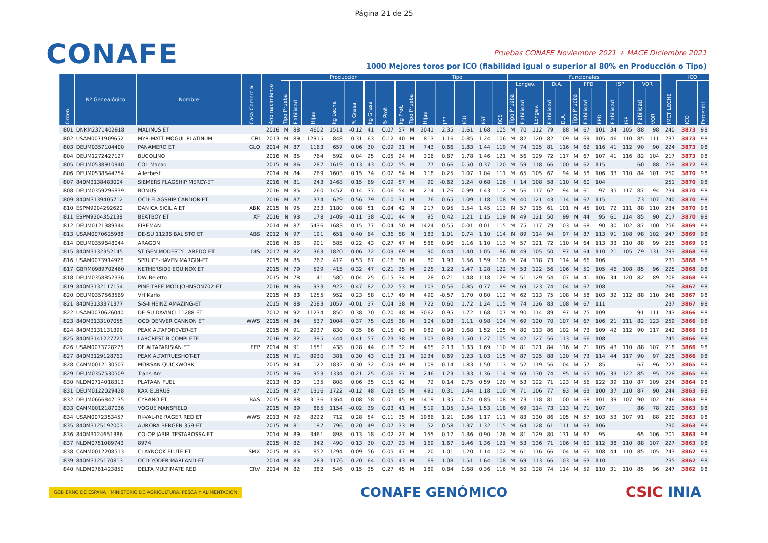Página 21 de 25
CONAFE
Pruebas CONAFE Noviembre 2021 + MACE Diciembre 2021
1000 Mejores toros por ICO (fiabilidad igual o superior al 80% en Producción o Tipo)
| Orden | Nº Genealógico | Nombre | Casa Comercial | Año nacimiento | Producción | | | | | | | | Tipo | | | | | | Funcionales | | | | | | | | | | | | IMCT LECHE | ICO | |
| --- | --- | --- | --- | --- | --- | --- | --- | --- | --- | --- | --- | --- | --- | --- | --- | --- | --- | --- | --- | --- | --- | --- | --- | --- | --- | --- | --- | --- | --- | --- | --- | --- | --- |
| | | | | | Tipo Prueba | Fiabilidad | Hijas | kg Leche | % Grasa | kg Grasa | % Prot. | kg Prot. | Tipo Prueba | Hijas | IPP | ICU | IGT | RCS | Longev. | | | D.A. | | FPD | | | ISP | | VOR | | | ICO | Percentil |
| | | | | | | | | | | | | | | | | | | | Tipo Prueba | Fiabilidad | Longev. | Fiabilidad | D.A. | Tipo Prueba | Fiabilidad | FPD | Fiabilidad | ISP | Fiabilidad | VOR | | | |
| 801 | DNKM2371402918 | MALINUS ET | | 2016 | M | 88 | 4602 | 1511 | -0.12 | 41 | 0.07 | 57 | M | 2041 | 2.35 | 1.61 | 1.68 | 105 | M | 70 | 112 | 79 | 88 | M | 67 | 101 | 34 | 105 | 88 | 98 | 240 | 3873 | 98 |
| 802 | USAM0071909652 | MYR-MATT MOGUL PLATINUM | CRI | 2013 | M | 89 | 12915 | 848 | 0.31 | 63 | 0.12 | 40 | M | 813 | 1.16 | 0.85 | 1.24 | 106 | M | 82 | 120 | 82 | 109 | M | 69 | 105 | 46 | 110 | 85 | 111 | 237 | 3873 | 98 |
| 803 | DEUM0357104400 | PANAMERO ET | GLO | 2014 | M | 87 | 1163 | 657 | 0.06 | 30 | 0.09 | 31 | M | 743 | 0.66 | 1.83 | 1.44 | 119 | M | 74 | 125 | 81 | 116 | M | 62 | 116 | 41 | 112 | 90 | 90 | 224 | 3873 | 98 |
| 804 | DEUM1272427127 | BUCOLINO | | 2016 | M | 85 | 764 | 592 | 0.04 | 25 | 0.05 | 24 | M | 306 | 0.87 | 1.78 | 1.46 | 121 | M | 56 | 129 | 72 | 117 | M | 67 | 107 | 41 | 116 | 82 | 104 | 217 | 3873 | 98 |
| 805 | DEUM0538910940 | COL Macao | | 2015 | M | 86 | 287 | 1619 | -0.13 | 43 | 0.02 | 55 | M | 77 | 0.66 | 0.50 | 0.37 | 120 | M | 59 | 118 | 66 | 100 | M | 62 | 115 | | | 60 | 88 | 259 | 3872 | 98 |
| 806 | DEUM0538544754 | Allerbest | | 2014 | M | 84 | 269 | 1603 | 0.15 | 74 | 0.02 | 54 | M | 118 | 0.25 | 1.07 | 1.04 | 111 | M | 65 | 105 | 67 | 94 | M | 58 | 106 | 33 | 110 | 84 | 101 | 250 | 3870 | 98 |
| 807 | 840M3138483004 | SIEMERS FLAGSHIP MERCY-ET | | 2016 | M | 81 | 243 | 1468 | 0.15 | 69 | 0.09 | 57 | M | 90 | -0.62 | 1.24 | 0.68 | 106 | I | 14 | 108 | 58 | 110 | M | 60 | 104 | | | | | 251 | 3870 | 98 |
| 808 | DEUM0359296839 | BONUS | | 2016 | M | 85 | 260 | 1457 | -0.14 | 37 | 0.06 | 54 | M | 214 | 1.26 | 0.99 | 1.43 | 112 | M | 56 | 117 | 62 | 94 | M | 61 | 97 | 35 | 117 | 87 | 94 | 234 | 3870 | 98 |
| 809 | 840M3139405712 | OCD FLAGSHIP CANDOR-ET | | 2016 | M | 87 | 374 | 629 | 0.56 | 79 | 0.10 | 31 | M | 76 | 0.65 | 1.09 | 1.18 | 108 | M | 40 | 121 | 43 | 114 | M | 67 | 115 | | | 73 | 107 | 240 | 3870 | 98 |
| 810 | ESPM9204292620 | DANICA SICILIA ET | ABK | 2015 | N | 95 | 233 | 1180 | 0.08 | 51 | 0.04 | 42 | N | 217 | 0.95 | 1.54 | 1.45 | 113 | N | 57 | 115 | 61 | 101 | N | 45 | 101 | 72 | 111 | 88 | 110 | 234 | 3870 | 98 |
| 811 | ESPM9204352138 | BEATBOY ET | XF | 2016 | N | 93 | 178 | 1409 | -0.11 | 38 | -0.01 | 44 | N | 95 | 0.42 | 1.21 | 1.15 | 119 | N | 49 | 121 | 50 | 99 | N | 44 | 95 | 61 | 114 | 85 | 90 | 217 | 3870 | 98 |
| 812 | DEUM0121389344 | FIREMAN | | 2014 | M | 87 | 5436 | 1683 | 0.15 | 77 | -0.04 | 50 | M | 1424 | -0.55 | -0.01 | 0.01 | 115 | M | 75 | 117 | 79 | 103 | M | 68 | 90 | 30 | 102 | 87 | 100 | 256 | 3869 | 98 |
| 813 | USAM0070625988 | DE-SU 11236 BALISTO ET | ABS | 2012 | N | 97 | 191 | 651 | 0.40 | 64 | 0.36 | 58 | N | 183 | 1.01 | 0.74 | 1.10 | 114 | N | 89 | 114 | 94 | 97 | M | 87 | 113 | 91 | 108 | 98 | 102 | 247 | 3869 | 98 |
| 814 | DEUM0359648044 | ARAGON | | 2016 | M | 86 | 901 | 585 | 0.22 | 43 | 0.27 | 47 | M | 588 | 0.96 | 1.16 | 1.10 | 113 | M | 57 | 121 | 72 | 110 | M | 64 | 113 | 33 | 110 | 88 | 99 | 235 | 3869 | 98 |
| 815 | 840M3132352145 | ST GEN MODESTY LAREDO ET | DIS | 2017 | M | 82 | 363 | 1820 | 0.06 | 72 | 0.09 | 69 | M | 90 | 0.44 | 1.40 | 1.05 | 86 | N | 49 | 105 | 50 | 97 | M | 64 | 110 | 21 | 105 | 79 | 131 | 293 | 3868 | 98 |
| 816 | USAM0073914926 | SPRUCE-HAVEN MARGIN-ET | | 2015 | M | 85 | 767 | 412 | 0.53 | 67 | 0.16 | 30 | M | 80 | 1.93 | 1.56 | 1.59 | 106 | M | 74 | 118 | 73 | 114 | M | 66 | 106 | | | | | 231 | 3868 | 98 |
| 817 | GBRM0989702460 | NETHERSIDE EQUINOX ET | | 2015 | M | 79 | 529 | 415 | 0.32 | 47 | 0.21 | 35 | M | 225 | 1.22 | 1.47 | 1.28 | 122 | M | 53 | 122 | 56 | 106 | M | 50 | 105 | 46 | 108 | 85 | 96 | 225 | 3868 | 98 |
| 818 | DEUM0358852336 | DW Beletto | | 2015 | M | 78 | 41 | 580 | 0.04 | 25 | 0.15 | 34 | M | 28 | 0.21 | 1.48 | 1.18 | 129 | M | 51 | 129 | 54 | 107 | M | 41 | 106 | 34 | 120 | 82 | 89 | 208 | 3868 | 98 |
| 819 | 840M3132117154 | PINE-TREE MOD JOHNSON702-ET | | 2016 | M | 86 | 933 | 922 | 0.47 | 82 | 0.22 | 53 | M | 103 | 0.56 | 0.85 | 0.77 | 89 | M | 69 | 123 | 74 | 104 | M | 67 | 108 | | | | | 268 | 3867 | 98 |
| 820 | DEUM0357563569 | VH Karlo | | 2015 | M | 83 | 1255 | 952 | 0.23 | 58 | 0.17 | 49 | M | 490 | -0.57 | 1.70 | 0.80 | 112 | M | 62 | 113 | 75 | 108 | M | 58 | 103 | 32 | 112 | 88 | 110 | 246 | 3867 | 98 |
| 821 | 840M3133371377 | S-S-I HEINZ AMAZING-ET | | 2015 | M | 88 | 2583 | 1057 | -0.01 | 37 | 0.04 | 38 | M | 722 | 0.60 | 1.72 | 1.24 | 115 | M | 74 | 126 | 83 | 108 | M | 67 | 111 | | | | | 237 | 3867 | 98 |
| 822 | USAM0070626040 | DE-SU DAVINCI 11288 ET | | 2012 | M | 92 | 11234 | 850 | 0.38 | 70 | 0.20 | 48 | M | 3062 | 0.95 | 1.72 | 1.68 | 107 | M | 90 | 114 | 89 | 97 | M | 75 | 109 | | | 91 | 111 | 243 | 3866 | 98 |
| 823 | 840M3133107055 | OCD DENVER CANNON ET | WWS | 2015 | M | 84 | 537 | 1004 | 0.37 | 75 | 0.05 | 38 | M | 104 | 0.08 | 1.11 | 0.98 | 104 | M | 69 | 120 | 70 | 107 | M | 67 | 106 | 21 | 111 | 82 | 123 | 259 | 3866 | 98 |
| 824 | 840M3131131390 | PEAK ALTAFOREVER-ET | | 2015 | M | 91 | 2937 | 830 | 0.35 | 66 | 0.15 | 43 | M | 982 | 0.98 | 1.68 | 1.52 | 105 | M | 80 | 113 | 86 | 102 | M | 73 | 109 | 42 | 112 | 90 | 117 | 242 | 3866 | 98 |
| 825 | 840M3141227727 | LARCREST B COMPLETE | | 2016 | M | 82 | 395 | 444 | 0.41 | 57 | 0.23 | 38 | M | 103 | 0.83 | 1.50 | 1.27 | 105 | M | 42 | 127 | 56 | 113 | M | 66 | 108 | | | | | 245 | 3866 | 98 |
| 826 | USAM0073728275 | DF ALTAPARISIAN ET | EFP | 2014 | M | 91 | 1551 | 438 | 0.28 | 44 | 0.18 | 32 | M | 465 | 2.13 | 1.33 | 1.69 | 110 | M | 81 | 121 | 84 | 116 | M | 71 | 105 | 43 | 110 | 88 | 107 | 218 | 3866 | 98 |
| 827 | 840M3129128763 | PEAK ALTATRUESHOT-ET | | 2015 | M | 91 | 8930 | 381 | 0.30 | 43 | 0.18 | 31 | M | 1234 | 0.69 | 1.23 | 1.03 | 115 | M | 87 | 125 | 88 | 120 | M | 73 | 114 | 44 | 117 | 90 | 97 | 225 | 3866 | 98 |
| 828 | CANM0012130507 | MORSAN QUICKWORK | | 2015 | M | 84 | 122 | 1832 | -0.30 | 32 | -0.09 | 49 | M | 109 | -0.14 | 1.83 | 1.50 | 113 | M | 52 | 119 | 56 | 104 | M | 57 | 85 | | | 67 | 96 | 227 | 3865 | 98 |
| 829 | DEUM0357530509 | Trans-Am | | 2015 | M | 86 | 953 | 1334 | -0.21 | 25 | -0.06 | 37 | M | 246 | 1.23 | 1.33 | 1.36 | 114 | M | 69 | 130 | 74 | 95 | M | 65 | 105 | 33 | 122 | 85 | 95 | 228 | 3865 | 98 |
| 830 | NLDM0714018313 | PLATAAN FUEL | | 2013 | M | 80 | 135 | 808 | 0.06 | 35 | 0.15 | 42 | M | 72 | 0.14 | 0.75 | 0.59 | 120 | M | 53 | 122 | 71 | 123 | M | 56 | 122 | 39 | 110 | 87 | 109 | 234 | 3864 | 98 |
| 831 | DEUM0122029428 | KAX ELBRUS | | 2015 | M | 87 | 1316 | 1722 | -0.12 | 48 | 0.08 | 65 | M | 491 | 0.31 | 1.44 | 1.18 | 110 | M | 71 | 106 | 77 | 93 | M | 63 | 100 | 37 | 110 | 87 | 90 | 244 | 3863 | 98 |
| 832 | DEUM0666847135 | CYRANO ET | BAS | 2015 | M | 88 | 3136 | 1364 | 0.08 | 58 | 0.01 | 45 | M | 1419 | 1.35 | 0.74 | 0.85 | 108 | M | 73 | 118 | 81 | 100 | M | 68 | 101 | 39 | 107 | 90 | 102 | 246 | 3863 | 98 |
| 833 | CANM0012187036 | VOGUE MANSFIELD | | 2015 | M | 89 | 865 | 1154 | -0.02 | 39 | 0.03 | 41 | M | 519 | 1.05 | 1.54 | 1.53 | 118 | M | 69 | 114 | 73 | 113 | M | 71 | 107 | | | 86 | 78 | 220 | 3863 | 98 |
| 834 | USAM0072353457 | RI-VAL-RE RAGER RED ET | WWS | 2013 | M | 92 | 8222 | 712 | 0.28 | 54 | 0.11 | 35 | M | 1986 | 1.21 | 0.86 | 1.17 | 111 | M | 83 | 130 | 86 | 105 | N | 57 | 103 | 53 | 107 | 91 | 88 | 230 | 3863 | 98 |
| 835 | 840M3125192003 | AURORA BERGEN 359-ET | | 2015 | M | 81 | 197 | 796 | 0.20 | 49 | 0.07 | 33 | M | 52 | 0.58 | 1.37 | 1.32 | 115 | M | 64 | 128 | 61 | 111 | M | 63 | 106 | | | | | 230 | 3863 | 98 |
| 836 | 840M3124651386 | CO-OP JABIR TESTAROSSA-ET | | 2014 | M | 89 | 3461 | 898 | -0.13 | 18 | -0.02 | 27 | M | 155 | 0.17 | 1.36 | 0.90 | 126 | M | 81 | 129 | 80 | 131 | M | 67 | 95 | | | 65 | 106 | 201 | 3863 | 98 |
| 837 | NLDM0751089743 | 8974 | | 2015 | M | 82 | 342 | 490 | 0.13 | 30 | 0.07 | 23 | M | 169 | 1.67 | 1.46 | 1.36 | 121 | M | 53 | 136 | 71 | 106 | M | 60 | 112 | 38 | 110 | 88 | 107 | 227 | 3863 | 98 |
| 838 | CANM0012208513 | CLAYNOOK FLUTE ET | SMX | 2015 | M | 85 | 852 | 1294 | 0.09 | 56 | 0.05 | 47 | M | 20 | 1.01 | 1.20 | 1.14 | 102 | M | 61 | 116 | 66 | 104 | M | 65 | 108 | 44 | 110 | 85 | 105 | 243 | 3862 | 98 |
| 839 | 840M3125170813 | OCD YODER MARLAND-ET | | 2014 | M | 83 | 283 | 1176 | 0.20 | 64 | 0.05 | 43 | M | 69 | 1.08 | 1.51 | 1.64 | 108 | M | 69 | 113 | 66 | 103 | M | 63 | 110 | | | | | 235 | 3862 | 98 |
| 840 | NLDM0761423850 | DELTA MULTIMATE RED | CRV | 2014 | M | 82 | 382 | 546 | 0.15 | 35 | 0.27 | 45 | M | 189 | 0.84 | 0.68 | 0.36 | 116 | M | 50 | 128 | 74 | 114 | M | 59 | 110 | 31 | 110 | 85 | 96 | 247 | 3862 | 98 |
GOBIERNO DE ESPAÑA MINISTERIO DE AGRICULTURA, PESCA Y ALIMENTACIÓN
CONAFE GENÓMICO CSIC INIA